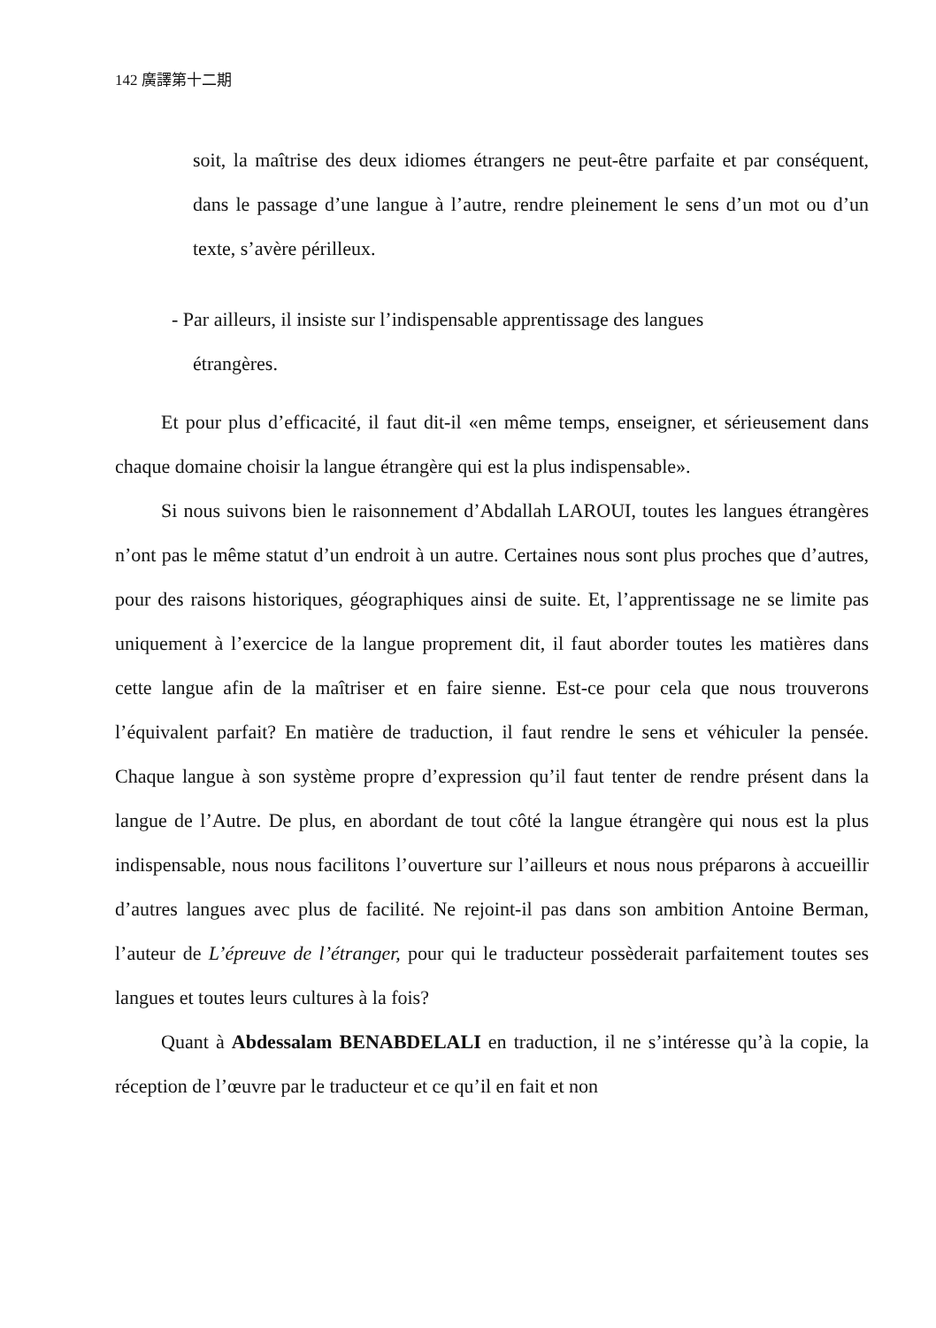142 廣譯第十二期
soit, la maîtrise des deux idiomes étrangers ne peut-être parfaite et par conséquent, dans le passage d’une langue à l’autre, rendre pleinement le sens d’un mot ou d’un texte, s’avère périlleux.
- Par ailleurs, il insiste sur l’indispensable apprentissage des langues
étrangères.
Et pour plus d’efficacité, il faut dit-il «en même temps, enseigner, et sérieusement dans chaque domaine choisir la langue étrangère qui est la plus indispensable».
Si nous suivons bien le raisonnement d’Abdallah LAROUI, toutes les langues étrangères n’ont pas le même statut d’un endroit à un autre. Certaines nous sont plus proches que d’autres, pour des raisons historiques, géographiques ainsi de suite. Et, l’apprentissage ne se limite pas uniquement à l’exercice de la langue proprement dit, il faut aborder toutes les matières dans cette langue afin de la maîtriser et en faire sienne. Est-ce pour cela que nous trouverons l’équivalent parfait? En matière de traduction, il faut rendre le sens et véhiculer la pensée. Chaque langue à son système propre d’expression qu’il faut tenter de rendre présent dans la langue de l’Autre. De plus, en abordant de tout côté la langue étrangère qui nous est la plus indispensable, nous nous facilitons l’ouverture sur l’ailleurs et nous nous préparons à accueillir d’autres langues avec plus de facilité. Ne rejoint-il pas dans son ambition Antoine Berman, l’auteur de L’épreuve de l’étranger, pour qui le traducteur possèderait parfaitement toutes ses langues et toutes leurs cultures à la fois?
Quant à Abdessalam BENABDELALI en traduction, il ne s’intéresse qu’à la copie, la réception de l’œuvre par le traducteur et ce qu’il en fait et non